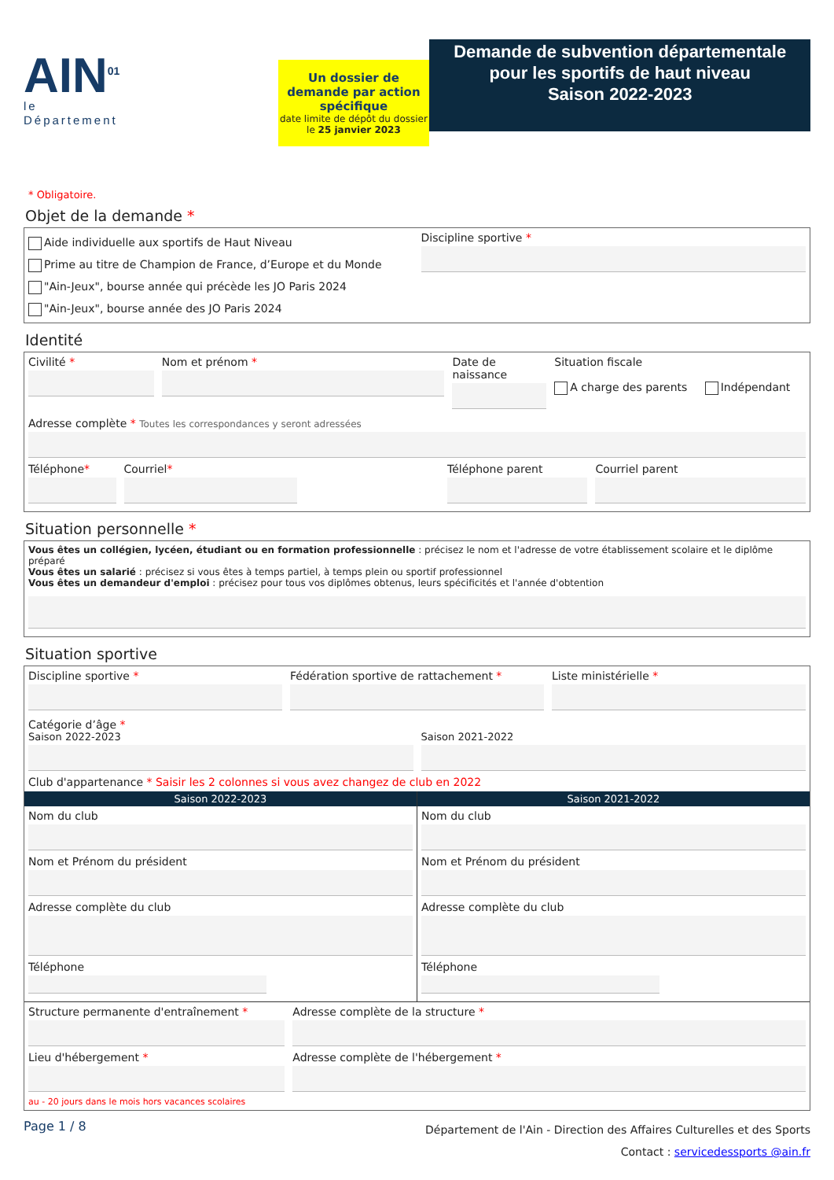AIN<sup>01</sup>
le Département
Un dossier de demande par action spécifique
date limite de dépôt du dossier
le 25 janvier 2023
Demande de subvention départementale
pour les sportifs de haut niveau
Saison 2022-2023
* Obligatoire.
Objet de la demande *
Aide individuelle aux sportifs de Haut Niveau
Prime au titre de Champion de France, d’Europe et du Monde
"Ain-Jeux", bourse année qui précède les JO Paris 2024
"Ain-Jeux", bourse année des JO Paris 2024
Discipline sportive *
Identité
Civilité * Nom et prénom * Date de naissance Situation fiscale
A charge des parents Indépendant
Adresse complète * Toutes les correspondances y seront adressées
Téléphone* Courriel* Téléphone parent Courriel parent
Situation personnelle *
Vous êtes un collégien, lycéen, étudiant ou en formation professionnelle : précisez le nom et l'adresse de votre établissement scolaire et le diplôme préparé
Vous êtes un salarié : précisez si vous êtes à temps partiel, à temps plein ou sportif professionnel
Vous êtes un demandeur d'emploi : précisez pour tous vos diplômes obtenus, leurs spécificités et l'année d'obtention
Situation sportive
Discipline sportive * Fédération sportive de rattachement *
Liste ministérielle *
Catégorie d’âge *
Saison 2022-2023 Saison 2021-2022
Club d'appartenance * Saisir les 2 colonnes si vous avez changez de club en 2022
Saison 2022-2023
Nom du club
Nom et Prénom du président
Adresse complète du club
Téléphone
Saison 2021-2022
Nom du club
Nom et Prénom du président
Adresse complète du club
Téléphone
Structure permanente d'entraînement *
Adresse complète de la structure *
Lieu d'hébergement * Adresse complète de l'hébergement *
au - 20 jours dans le mois hors vacances scolaires
Page 1 / 8
Département de l'Ain - Direction des Affaires Culturelles et des Sports
Contact : servicedessports @ain.fr